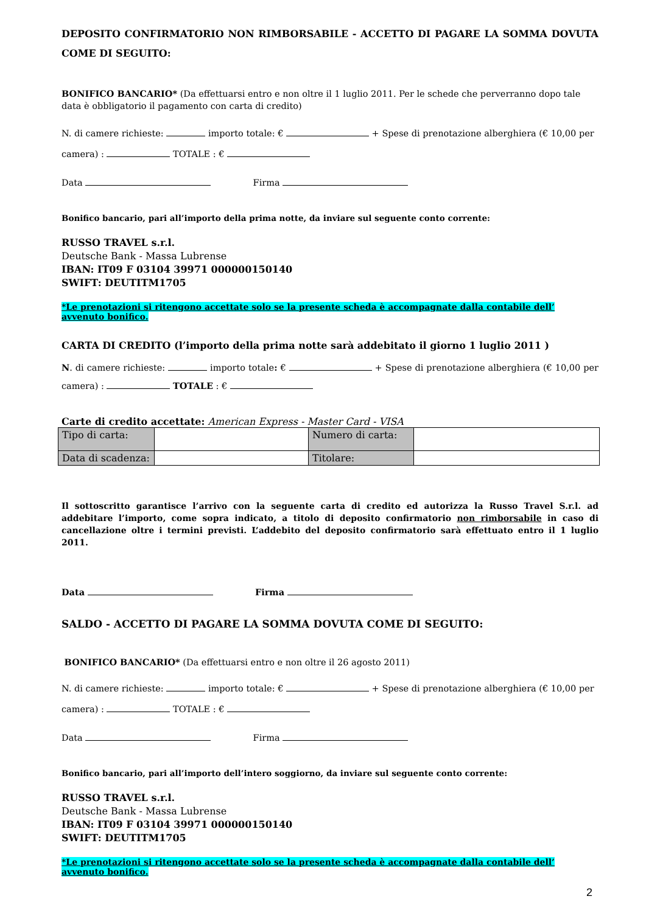DEPOSITO CONFIRMATORIO NON RIMBORSABILE - ACCETTO DI PAGARE LA SOMMA DOVUTA COME DI SEGUITO:
BONIFICO BANCARIO* (Da effettuarsi entro e non oltre il 1 luglio 2011. Per le schede che perverranno dopo tale data è obbligatorio il pagamento con carta di credito)
N. di camere richieste: importo totale: € + Spese di prenotazione alberghiera (€ 10,00 per camera) : TOTALE : €
Data Firma
Bonifico bancario, pari all’importo della prima notte, da inviare sul seguente conto corrente:
RUSSO TRAVEL s.r.l.
Deutsche Bank - Massa Lubrense
IBAN: IT09 F 03104 39971 000000150140
SWIFT: DEUTITM1705
*Le prenotazioni si ritengono accettate solo se la presente scheda è accompagnate dalla contabile dell’ avvenuto bonifico.
CARTA DI CREDITO (l’importo della prima notte sarà addebitato il giorno 1 luglio 2011 )
N. di camere richieste: importo totale: € + Spese di prenotazione alberghiera (€ 10,00 per camera) : TOTALE : €
Carte di credito accettate: American Express - Master Card - VISA
| Tipo di carta: | | Numero di carta: | |
| Data di scadenza: | | Titolare: | |
Il sottoscritto garantisce l’arrivo con la seguente carta di credito ed autorizza la Russo Travel S.r.l. ad addebitare l’importo, come sopra indicato, a titolo di deposito confirmatorio non rimborsabile in caso di cancellazione oltre i termini previsti. L’addebito del deposito confirmatorio sarà effettuato entro il 1 luglio 2011.
Data Firma
SALDO - ACCETTO DI PAGARE LA SOMMA DOVUTA COME DI SEGUITO:
BONIFICO BANCARIO* (Da effettuarsi entro e non oltre il 26 agosto 2011)
N. di camere richieste: importo totale: € + Spese di prenotazione alberghiera (€ 10,00 per camera) : TOTALE : €
Data Firma
Bonifico bancario, pari all’importo dell’intero soggiorno, da inviare sul seguente conto corrente:
RUSSO TRAVEL s.r.l.
Deutsche Bank - Massa Lubrense
IBAN: IT09 F 03104 39971 000000150140
SWIFT: DEUTITM1705
*Le prenotazioni si ritengono accettate solo se la presente scheda è accompagnate dalla contabile dell’ avvenuto bonifico.
2